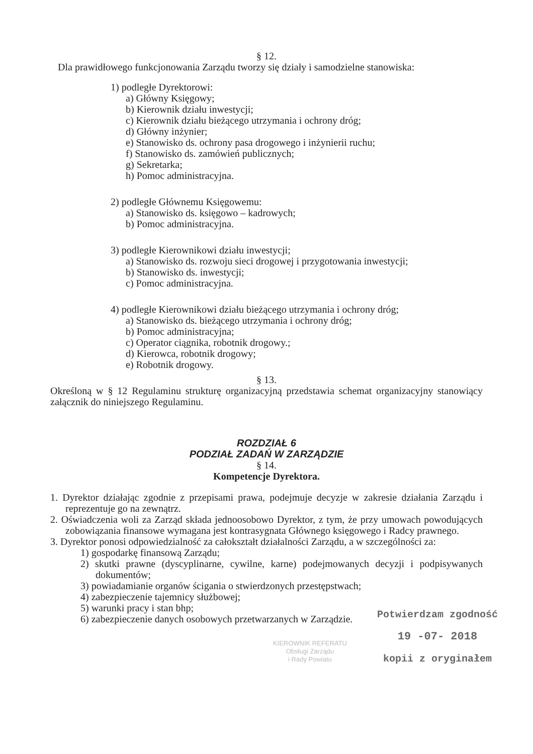§ 12.
Dla prawidłowego funkcjonowania Zarządu tworzy się działy i samodzielne stanowiska:
1) podległe Dyrektorowi:
a) Główny Księgowy;
b) Kierownik działu inwestycji;
c) Kierownik działu bieżącego utrzymania i ochrony dróg;
d) Główny inżynier;
e) Stanowisko ds. ochrony pasa drogowego i inżynierii ruchu;
f) Stanowisko ds. zamówień publicznych;
g) Sekretarka;
h) Pomoc administracyjna.
2) podległe Głównemu Księgowemu:
a) Stanowisko ds. księgowo – kadrowych;
b) Pomoc administracyjna.
3) podległe Kierownikowi działu inwestycji;
a) Stanowisko ds. rozwoju sieci drogowej i przygotowania inwestycji;
b) Stanowisko ds. inwestycji;
c) Pomoc administracyjna.
4) podległe Kierownikowi działu bieżącego utrzymania i ochrony dróg;
a) Stanowisko ds. bieżącego utrzymania i ochrony dróg;
b) Pomoc administracyjna;
c) Operator ciągnika, robotnik drogowy.;
d) Kierowca, robotnik drogowy;
e) Robotnik drogowy.
§ 13.
Określoną w § 12 Regulaminu strukturę organizacyjną przedstawia schemat organizacyjny stanowiący załącznik do niniejszego Regulaminu.
ROZDZIAŁ 6
PODZIAŁ ZADAŃ W ZARZĄDZIE
§ 14.
Kompetencje Dyrektora.
1. Dyrektor działając zgodnie z przepisami prawa, podejmuje decyzje w zakresie działania Zarządu i reprezentuje go na zewnątrz.
2. Oświadczenia woli za Zarząd składa jednoosobowo Dyrektor, z tym, że przy umowach powodujących zobowiązania finansowe wymagana jest kontrasygnata Głównego księgowego i Radcy prawnego.
3. Dyrektor ponosi odpowiedzialność za całokształt działalności Zarządu, a w szczególności za:
1) gospodarkę finansową Zarządu;
2) skutki prawne (dyscyplinarne, cywilne, karne) podejmowanych decyzji i podpisywanych dokumentów;
3) powiadamianie organów ścigania o stwierdzonych przestępstwach;
4) zabezpieczenie tajemnicy służbowej;
5) warunki pracy i stan bhp;
6) zabezpieczenie danych osobowych przetwarzanych w Zarządzie.
KIEROWNIK REFERATU
Obsługi Zarządu
i Rady Powiatu
Potwierdzam zgodność
19 -07- 2018
kopii z oryginałem